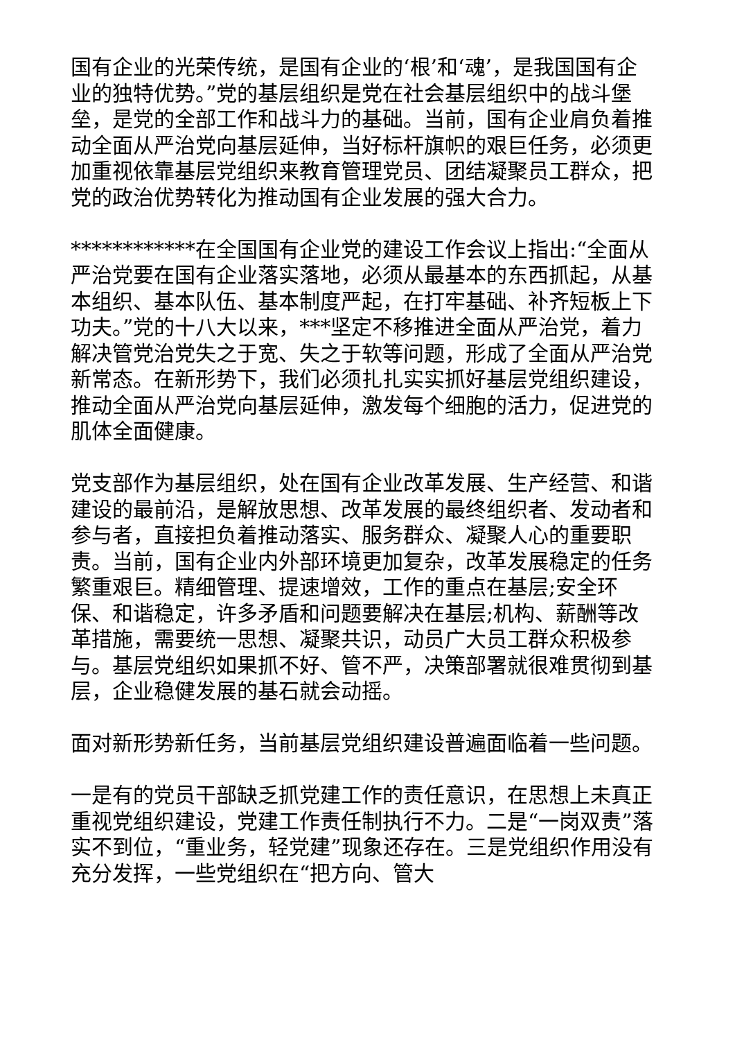国有企业的光荣传统，是国有企业的‘根’和‘魂’，是我国国有企业的独特优势。”党的基层组织是党在社会基层组织中的战斗堡垒，是党的全部工作和战斗力的基础。当前，国有企业肩负着推动全面从严治党向基层延伸，当好标杆旗帜的艰巨任务，必须更加重视依靠基层党组织来教育管理党员、团结凝聚员工群众，把党的政治优势转化为推动国有企业发展的强大合力。
************在全国国有企业党的建设工作会议上指出:“全面从严治党要在国有企业落实落地，必须从最基本的东西抓起，从基本组织、基本队伍、基本制度严起，在打牢基础、补齐短板上下功夫。”党的十八大以来，***坚定不移推进全面从严治党，着力解决管党治党失之于宽、失之于软等问题，形成了全面从严治党新常态。在新形势下，我们必须扎扎实实抓好基层党组织建设，推动全面从严治党向基层延伸，激发每个细胞的活力，促进党的肌体全面健康。
党支部作为基层组织，处在国有企业改革发展、生产经营、和谐建设的最前沿，是解放思想、改革发展的最终组织者、发动者和参与者，直接担负着推动落实、服务群众、凝聚人心的重要职责。当前，国有企业内外部环境更加复杂，改革发展稳定的任务繁重艰巨。精细管理、提速增效，工作的重点在基层;安全环保、和谐稳定，许多矛盾和问题要解决在基层;机构、薪酬等改革措施，需要统一思想、凝聚共识，动员广大员工群众积极参与。基层党组织如果抓不好、管不严，决策部署就很难贯彻到基层，企业稳健发展的基石就会动摇。
面对新形势新任务，当前基层党组织建设普遍面临着一些问题。
一是有的党员干部缺乏抓党建工作的责任意识，在思想上未真正重视党组织建设，党建工作责任制执行不力。二是“一岗双责”落实不到位，“重业务，轻党建”现象还存在。三是党组织作用没有充分发挥，一些党组织在“把方向、管大